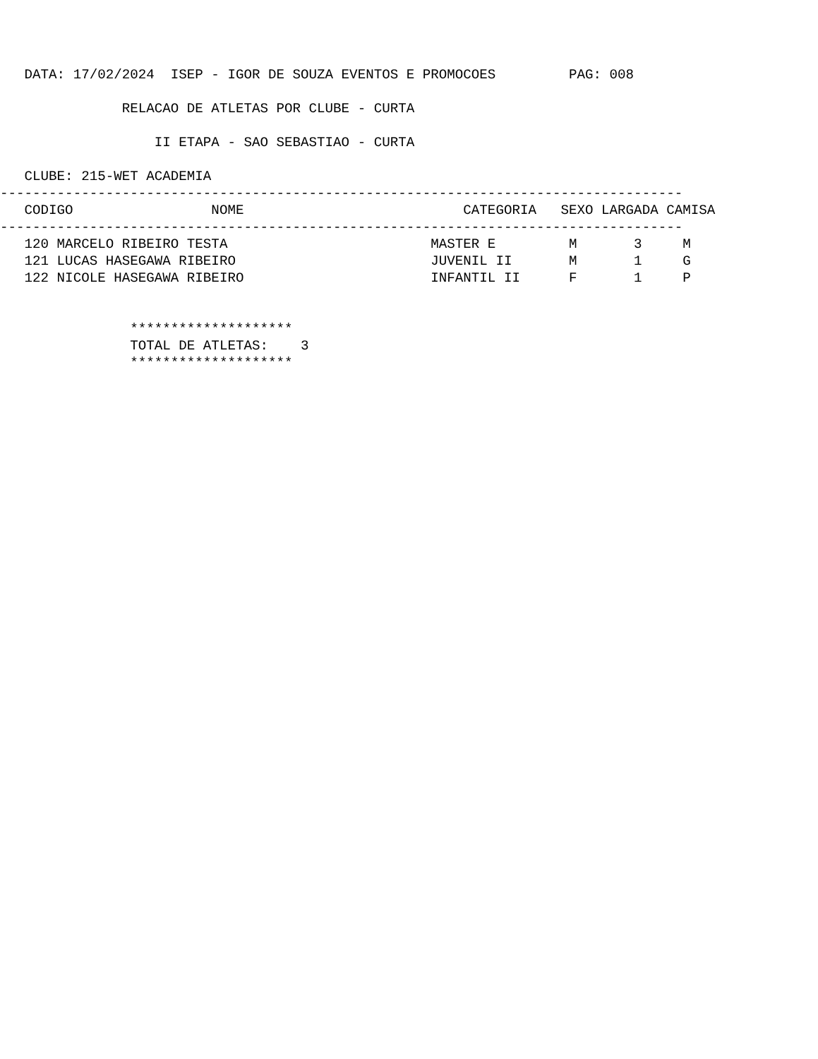DATA: 17/02/2024  ISEP - IGOR DE SOUZA EVENTOS E PROMOCOES         PAG: 008

               RELACAO DE ATLETAS POR CLUBE - CURTA

                   II ETAPA - SAO SEBASTIAO - CURTA

   CLUBE: 215-WET ACADEMIA
------------------------------------------------------------------------------------
   CODIGO                 NOME                           CATEGORIA   SEXO LARGADA CAMISA
------------------------------------------------------------------------------------
   120 MARCELO RIBEIRO TESTA                         MASTER E         M       3     M
   121 LUCAS HASEGAWA RIBEIRO                        JUVENIL II       M       1     G
   122 NICOLE HASEGAWA RIBEIRO                       INFANTIL II      F       1     P


                ********************
                TOTAL DE ATLETAS:    3
                ********************